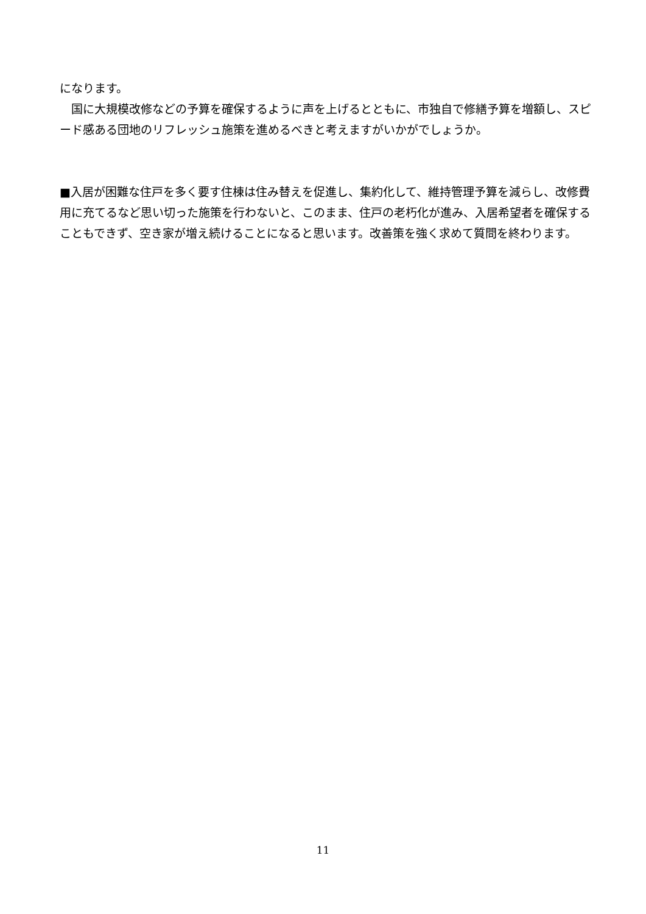になります。
　国に大規模改修などの予算を確保するように声を上げるとともに、市独自で修繕予算を増額し、スピード感ある団地のリフレッシュ施策を進めるべきと考えますがいかがでしょうか。
■入居が困難な住戸を多く要す住棟は住み替えを促進し、集約化して、維持管理予算を減らし、改修費用に充てるなど思い切った施策を行わないと、このまま、住戸の老朽化が進み、入居希望者を確保することもできず、空き家が増え続けることになると思います。改善策を強く求めて質問を終わります。
11